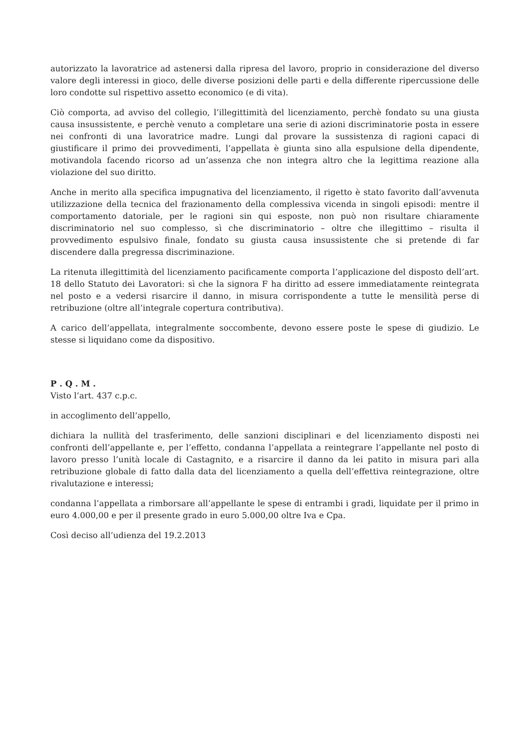autorizzato la lavoratrice ad astenersi dalla ripresa del lavoro, proprio in considerazione del diverso valore degli interessi in gioco, delle diverse posizioni delle parti e della differente ripercussione delle loro condotte sul rispettivo assetto economico (e di vita).
Ciò comporta, ad avviso del collegio, l’illegittimità del licenziamento, perchè fondato su una giusta causa insussistente, e perchè venuto a completare una serie di azioni discriminatorie posta in essere nei confronti di una lavoratrice madre. Lungi dal provare la sussistenza di ragioni capaci di giustificare il primo dei provvedimenti, l’appellata è giunta sino alla espulsione della dipendente, motivandola facendo ricorso ad un’assenza che non integra altro che la legittima reazione alla violazione del suo diritto.
Anche in merito alla specifica impugnativa del licenziamento, il rigetto è stato favorito dall’avvenuta utilizzazione della tecnica del frazionamento della complessiva vicenda in singoli episodi: mentre il comportamento datoriale, per le ragioni sin qui esposte, non può non risultare chiaramente discriminatorio nel suo complesso, sì che discriminatorio – oltre che illegittimo – risulta il provvedimento espulsivo finale, fondato su giusta causa insussistente che si pretende di far discendere dalla pregressa discriminazione.
La ritenuta illegittimità del licenziamento pacificamente comporta l’applicazione del disposto dell’art. 18 dello Statuto dei Lavoratori: sì che la signora F ha diritto ad essere immediatamente reintegrata nel posto e a vedersi risarcire il danno, in misura corrispondente a tutte le mensilità perse di retribuzione (oltre all’integrale copertura contributiva).
A carico dell’appellata, integralmente soccombente, devono essere poste le spese di giudizio. Le stesse si liquidano come da dispositivo.
P . Q . M .
Visto l’art. 437 c.p.c.
in accoglimento dell’appello,
dichiara la nullità del trasferimento, delle sanzioni disciplinari e del licenziamento disposti nei confronti dell’appellante e, per l’effetto, condanna l’appellata a reintegrare l’appellante nel posto di lavoro presso l’unità locale di Castagnito, e a risarcire il danno da lei patito in misura pari alla retribuzione globale di fatto dalla data del licenziamento a quella dell’effettiva reintegrazione, oltre rivalutazione e interessi;
condanna l’appellata a rimborsare all’appellante le spese di entrambi i gradi, liquidate per il primo in euro 4.000,00 e per il presente grado in euro 5.000,00 oltre Iva e Cpa.
Così deciso all’udienza del 19.2.2013